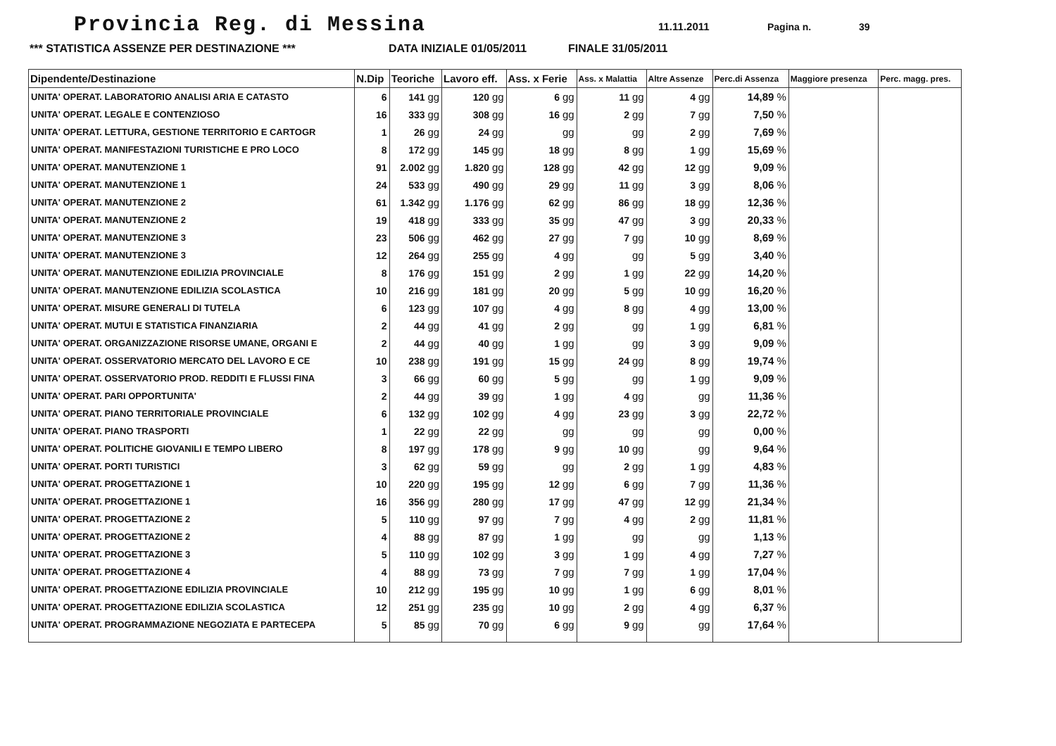Provincia Reg. di Messina
11.11.2011 Pagina n. 39
*** STATISTICA ASSENZE PER DESTINAZIONE *** DATA INIZIALE 01/05/2011 FINALE 31/05/2011
| Dipendente/Destinazione | N.Dip | Teoriche | Lavoro eff. | Ass. x Ferie | Ass. x Malattia | Altre Assenze | Perc.di Assenza | Maggiore presenza | Perc. magg. pres. |
| --- | --- | --- | --- | --- | --- | --- | --- | --- | --- |
| UNITA' OPERAT. LABORATORIO ANALISI ARIA E CATASTO | 6 | 141 gg | 120 gg | 6 gg | 11 gg | 4 gg | 14,89 % | | |
| UNITA' OPERAT. LEGALE E CONTENZIOSO | 16 | 333 gg | 308 gg | 16 gg | 2 gg | 7 gg | 7,50 % | | |
| UNITA' OPERAT. LETTURA, GESTIONE TERRITORIO E CARTOGR | 1 | 26 gg | 24 gg | gg | gg | 2 gg | 7,69 % | | |
| UNITA' OPERAT. MANIFESTAZIONI TURISTICHE E PRO LOCO | 8 | 172 gg | 145 gg | 18 gg | 8 gg | 1 gg | 15,69 % | | |
| UNITA' OPERAT. MANUTENZIONE 1 | 91 | 2.002 gg | 1.820 gg | 128 gg | 42 gg | 12 gg | 9,09 % | | |
| UNITA' OPERAT. MANUTENZIONE 1 | 24 | 533 gg | 490 gg | 29 gg | 11 gg | 3 gg | 8,06 % | | |
| UNITA' OPERAT. MANUTENZIONE 2 | 61 | 1.342 gg | 1.176 gg | 62 gg | 86 gg | 18 gg | 12,36 % | | |
| UNITA' OPERAT. MANUTENZIONE 2 | 19 | 418 gg | 333 gg | 35 gg | 47 gg | 3 gg | 20,33 % | | |
| UNITA' OPERAT. MANUTENZIONE 3 | 23 | 506 gg | 462 gg | 27 gg | 7 gg | 10 gg | 8,69 % | | |
| UNITA' OPERAT. MANUTENZIONE 3 | 12 | 264 gg | 255 gg | 4 gg | gg | 5 gg | 3,40 % | | |
| UNITA' OPERAT. MANUTENZIONE EDILIZIA PROVINCIALE | 8 | 176 gg | 151 gg | 2 gg | 1 gg | 22 gg | 14,20 % | | |
| UNITA' OPERAT. MANUTENZIONE EDILIZIA SCOLASTICA | 10 | 216 gg | 181 gg | 20 gg | 5 gg | 10 gg | 16,20 % | | |
| UNITA' OPERAT. MISURE GENERALI DI TUTELA | 6 | 123 gg | 107 gg | 4 gg | 8 gg | 4 gg | 13,00 % | | |
| UNITA' OPERAT. MUTUI E STATISTICA FINANZIARIA | 2 | 44 gg | 41 gg | 2 gg | gg | 1 gg | 6,81 % | | |
| UNITA' OPERAT. ORGANIZZAZIONE RISORSE UMANE, ORGANI E | 2 | 44 gg | 40 gg | 1 gg | gg | 3 gg | 9,09 % | | |
| UNITA' OPERAT. OSSERVATORIO MERCATO DEL LAVORO E CE | 10 | 238 gg | 191 gg | 15 gg | 24 gg | 8 gg | 19,74 % | | |
| UNITA' OPERAT. OSSERVATORIO PROD. REDDITI E FLUSSI FINA | 3 | 66 gg | 60 gg | 5 gg | gg | 1 gg | 9,09 % | | |
| UNITA' OPERAT. PARI OPPORTUNITA' | 2 | 44 gg | 39 gg | 1 gg | 4 gg | gg | 11,36 % | | |
| UNITA' OPERAT. PIANO TERRITORIALE PROVINCIALE | 6 | 132 gg | 102 gg | 4 gg | 23 gg | 3 gg | 22,72 % | | |
| UNITA' OPERAT. PIANO TRASPORTI | 1 | 22 gg | 22 gg | gg | gg | gg | 0,00 % | | |
| UNITA' OPERAT. POLITICHE GIOVANILI E TEMPO LIBERO | 8 | 197 gg | 178 gg | 9 gg | 10 gg | gg | 9,64 % | | |
| UNITA' OPERAT. PORTI TURISTICI | 3 | 62 gg | 59 gg | gg | 2 gg | 1 gg | 4,83 % | | |
| UNITA' OPERAT. PROGETTAZIONE 1 | 10 | 220 gg | 195 gg | 12 gg | 6 gg | 7 gg | 11,36 % | | |
| UNITA' OPERAT. PROGETTAZIONE 1 | 16 | 356 gg | 280 gg | 17 gg | 47 gg | 12 gg | 21,34 % | | |
| UNITA' OPERAT. PROGETTAZIONE 2 | 5 | 110 gg | 97 gg | 7 gg | 4 gg | 2 gg | 11,81 % | | |
| UNITA' OPERAT. PROGETTAZIONE 2 | 4 | 88 gg | 87 gg | 1 gg | gg | gg | 1,13 % | | |
| UNITA' OPERAT. PROGETTAZIONE 3 | 5 | 110 gg | 102 gg | 3 gg | 1 gg | 4 gg | 7,27 % | | |
| UNITA' OPERAT. PROGETTAZIONE 4 | 4 | 88 gg | 73 gg | 7 gg | 7 gg | 1 gg | 17,04 % | | |
| UNITA' OPERAT. PROGETTAZIONE EDILIZIA PROVINCIALE | 10 | 212 gg | 195 gg | 10 gg | 1 gg | 6 gg | 8,01 % | | |
| UNITA' OPERAT. PROGETTAZIONE EDILIZIA SCOLASTICA | 12 | 251 gg | 235 gg | 10 gg | 2 gg | 4 gg | 6,37 % | | |
| UNITA' OPERAT. PROGRAMMAZIONE NEGOZIATA E PARTECEPA | 5 | 85 gg | 70 gg | 6 gg | 9 gg | gg | 17,64 % | | |